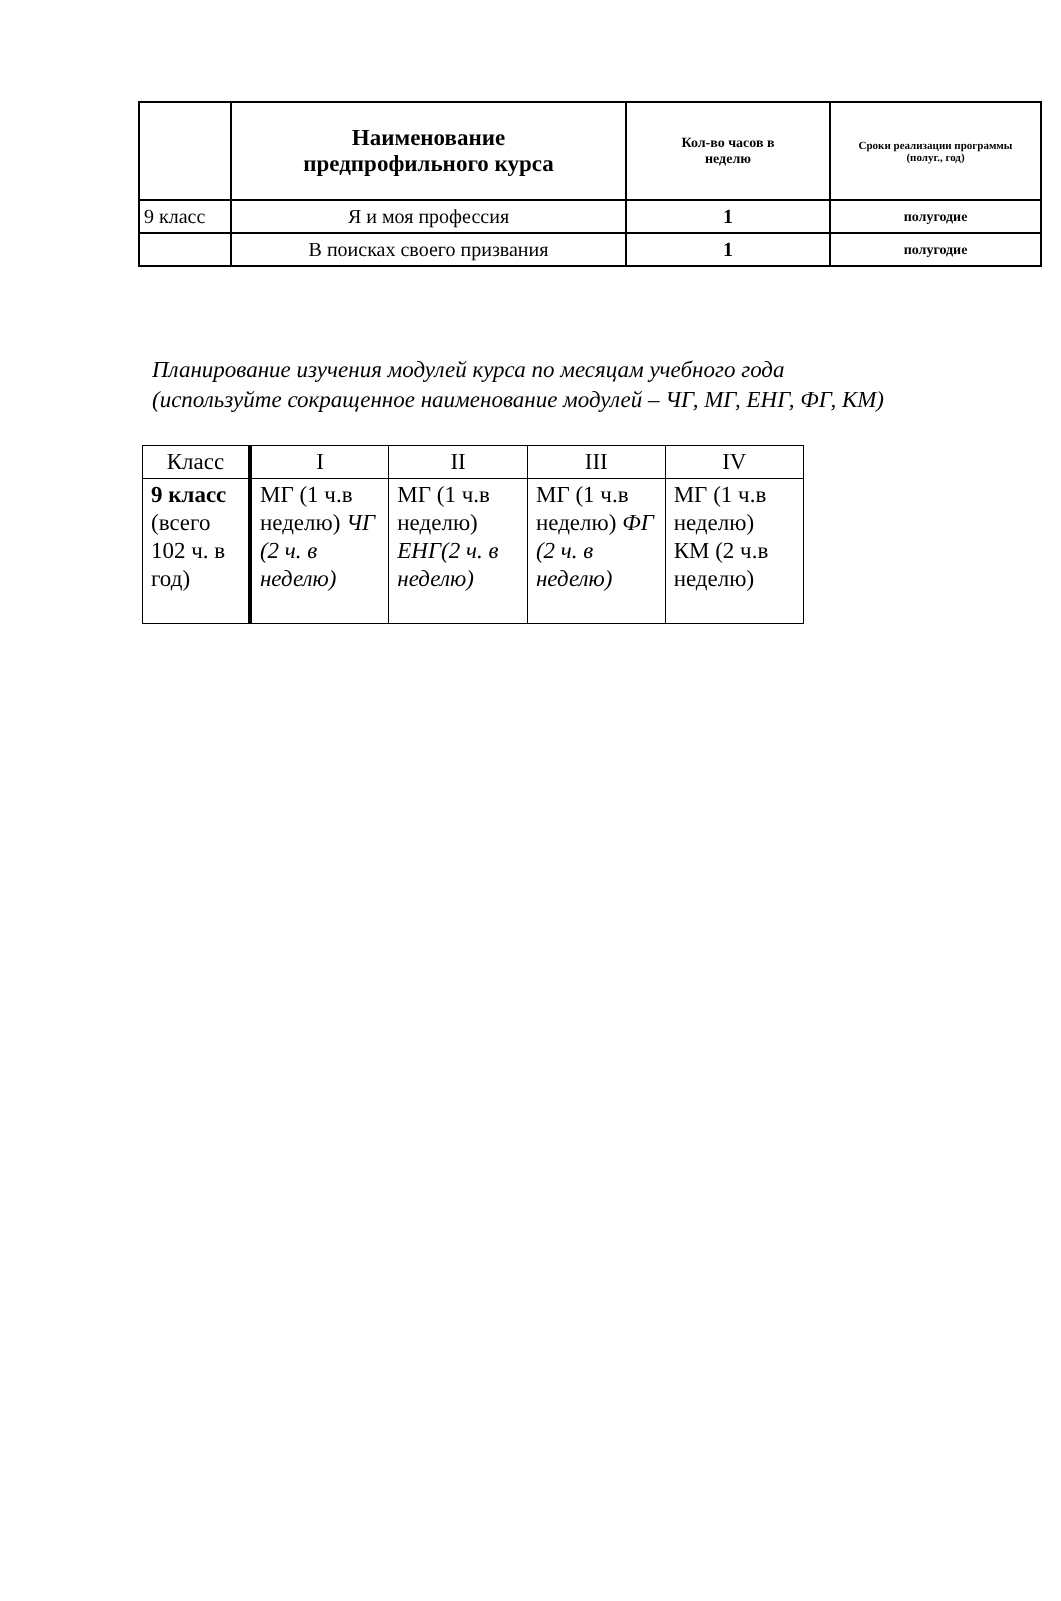| | Наименование предпрофильного курса | Кол-во часов в неделю | Сроки реализации программы (полуг., год) |
| --- | --- | --- | --- |
| 9 класс | Я и моя профессия | 1 | полугодие |
| | В поисках своего призвания | 1 | полугодие |
Планирование изучения модулей курса по месяцам учебного года
(используйте сокращенное наименование модулей – ЧГ, МГ, ЕНГ, ФГ, КМ)
| Класс | I | II | III | IV |
| 9 класс (всего 102 ч. в год) | МГ (1 ч.в неделю) ЧГ (2 ч. в неделю) | МГ (1 ч.в неделю) ЕНГ(2 ч. в неделю) | МГ (1 ч.в неделю) ФГ (2 ч. в неделю) | МГ (1 ч.в неделю) КМ (2 ч.в неделю) |